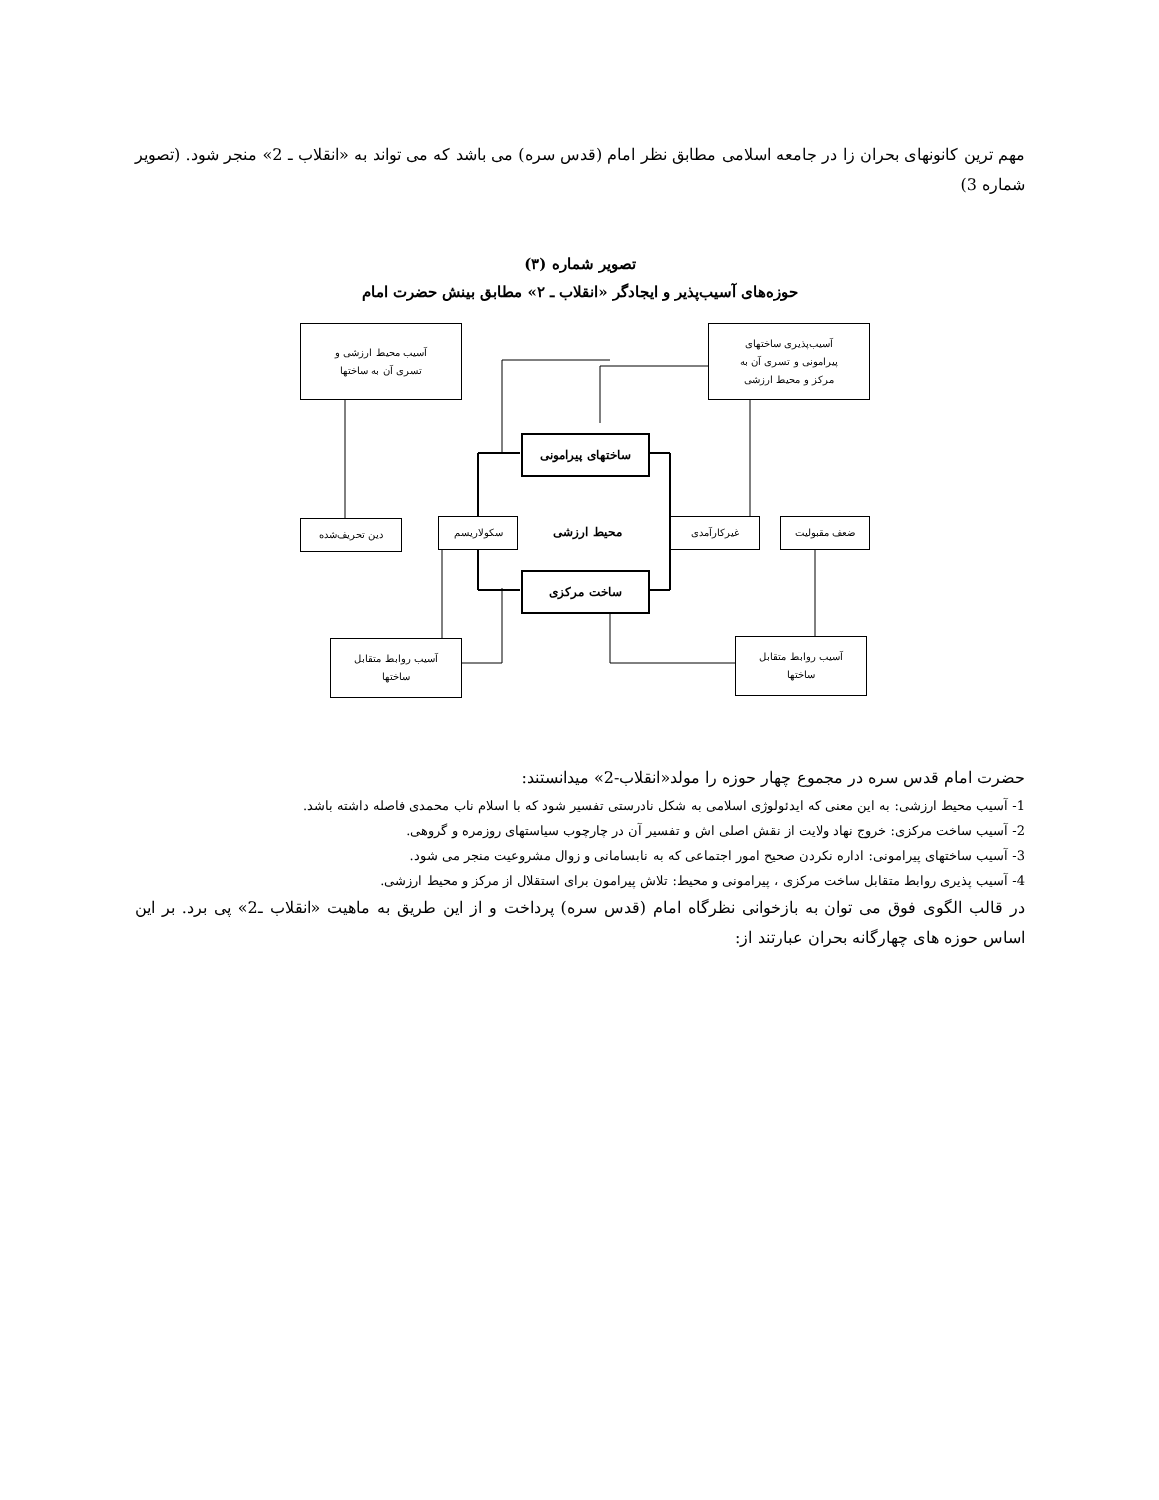مهم ترین کانونهای بحران زا در جامعه اسلامی مطابق نظر امام (قدس سره) می باشد که می تواند به «انقلاب ـ 2» منجر شود. (تصویر شماره 3)
تصویر شماره (۳)
حوزه‌های آسیب‌پذیر و ایجادگر «انقلاب ـ ۲» مطابق بینش حضرت امام
آسیب محیط ارزشی و
تسری آن به ساختها
آسیب‌پذیری ساختهای
پیرامونی و تسری آن به
مرکز و محیط ارزشی
ساختهای پیرامونی
دین تحریف‌شده سکولاریسم محیط ارزشی غیرکارآمدی ضعف مقبولیت
ساخت مرکزی
آسیب روابط متقابل
ساختها
آسیب روابط متقابل
ساختها
حضرت امام قدس سره در مجموع چهار حوزه را مولد«انقلاب-2» میدانستند:
1- آسیب محیط ارزشی: به این معنی که ایدئولوژی اسلامی به شکل نادرستی تفسیر شود که با اسلام ناب محمدی فاصله داشته باشد.
2- آسیب ساخت مرکزی: خروج نهاد ولایت از نقش اصلی اش و تفسیر آن در چارچوب سیاستهای روزمره و گروهی.
3- آسیب ساختهای پیرامونی: اداره نکردن صحیح امور اجتماعی که به نابسامانی و زوال مشروعیت منجر می شود.
4- آسیب پذیری روابط متقابل ساخت مرکزی ، پیرامونی و محیط: تلاش پیرامون برای استقلال از مرکز و محیط ارزشی.
در قالب الگوی فوق می توان به بازخوانی نظرگاه امام (قدس سره) پرداخت و از این طریق به ماهیت «انقلاب ـ2» پی برد. بر این اساس حوزه های چهارگانه بحران عبارتند از: